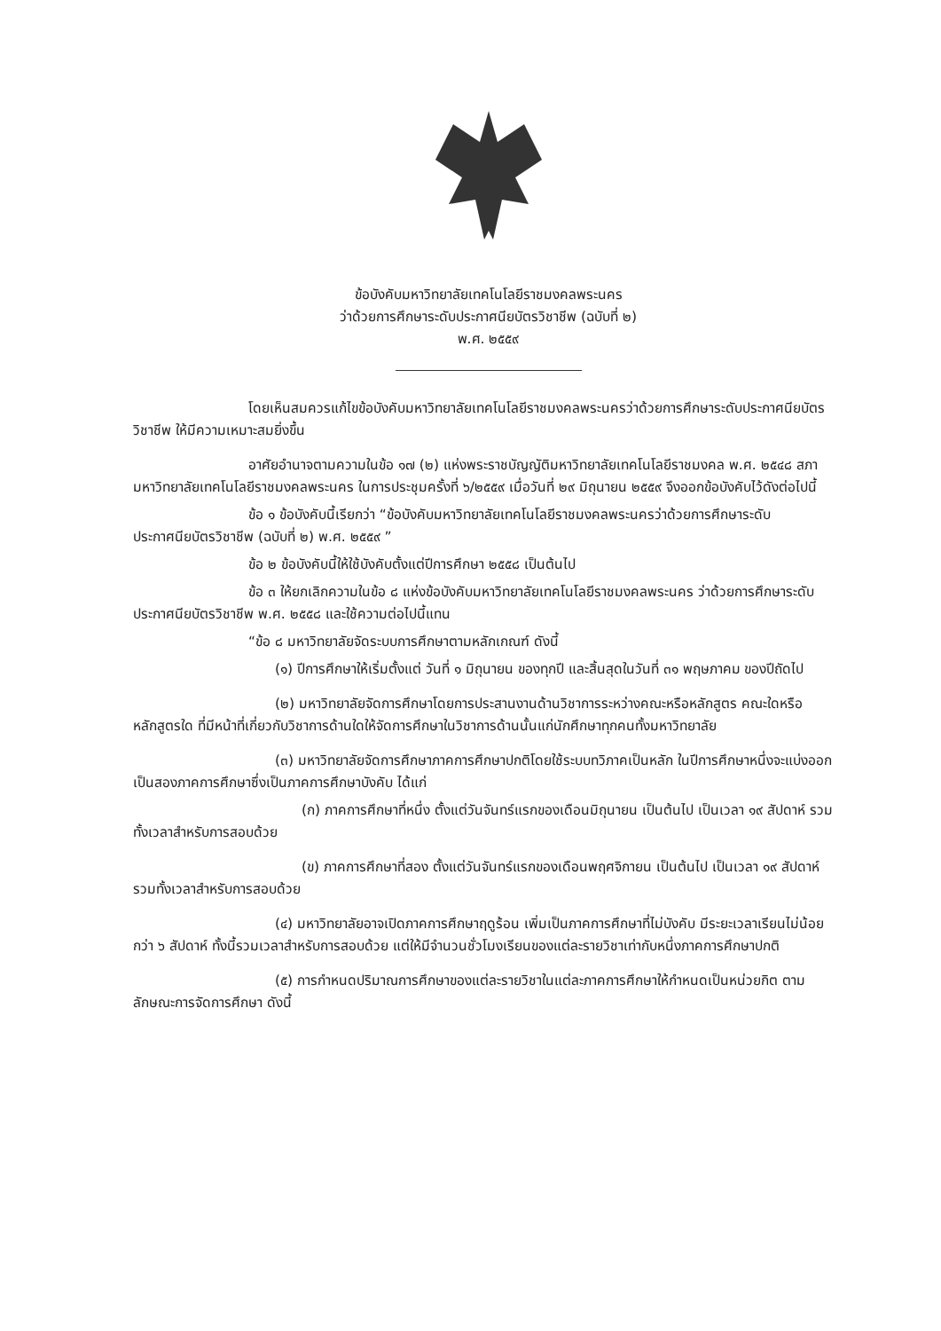ข้อบังคับมหาวิทยาลัยเทคโนโลยีราชมงคลพระนคร
ว่าด้วยการศึกษาระดับประกาศนียบัตรวิชาชีพ (ฉบับที่ ๒)
พ.ศ. ๒๕๕๙
โดยเห็นสมควรแก้ไขข้อบังคับมหาวิทยาลัยเทคโนโลยีราชมงคลพระนครว่าด้วยการศึกษาระดับประกาศนียบัตรวิชาชีพ ให้มีความเหมาะสมยิ่งขึ้น
อาศัยอำนาจตามความในข้อ ๑๗ (๒) แห่งพระราชบัญญัติมหาวิทยาลัยเทคโนโลยีราชมงคล พ.ศ. ๒๕๔๘ สภามหาวิทยาลัยเทคโนโลยีราชมงคลพระนคร ในการประชุมครั้งที่ ๖/๒๕๕๙ เมื่อวันที่ ๒๙ มิถุนายน ๒๕๕๙ จึงออกข้อบังคับไว้ดังต่อไปนี้
ข้อ ๑ ข้อบังคับนี้เรียกว่า “ข้อบังคับมหาวิทยาลัยเทคโนโลยีราชมงคลพระนครว่าด้วยการศึกษาระดับประกาศนียบัตรวิชาชีพ (ฉบับที่ ๒) พ.ศ. ๒๕๕๙ ”
ข้อ ๒ ข้อบังคับนี้ให้ใช้บังคับตั้งแต่ปีการศึกษา ๒๕๕๘ เป็นต้นไป
ข้อ ๓ ให้ยกเลิกความในข้อ ๘ แห่งข้อบังคับมหาวิทยาลัยเทคโนโลยีราชมงคลพระนคร ว่าด้วยการศึกษาระดับประกาศนียบัตรวิชาชีพ พ.ศ. ๒๕๕๘ และใช้ความต่อไปนี้แทน
“ข้อ ๘ มหาวิทยาลัยจัดระบบการศึกษาตามหลักเกณฑ์ ดังนี้
(๑) ปีการศึกษาให้เริ่มตั้งแต่ วันที่ ๑ มิถุนายน ของทุกปี และสิ้นสุดในวันที่ ๓๑ พฤษภาคม ของปีถัดไป
(๒) มหาวิทยาลัยจัดการศึกษาโดยการประสานงานด้านวิชาการระหว่างคณะหรือหลักสูตร คณะใดหรือหลักสูตรใด ที่มีหน้าที่เกี่ยวกับวิชาการด้านใดให้จัดการศึกษาในวิชาการด้านนั้นแก่นักศึกษาทุกคนทั้งมหาวิทยาลัย
(๓) มหาวิทยาลัยจัดการศึกษาภาคการศึกษาปกติโดยใช้ระบบทวิภาคเป็นหลัก ในปีการศึกษาหนึ่งจะแบ่งออกเป็นสองภาคการศึกษาซึ่งเป็นภาคการศึกษาบังคับ ได้แก่
(ก) ภาคการศึกษาที่หนึ่ง ตั้งแต่วันจันทร์แรกของเดือนมิถุนายน เป็นต้นไป เป็นเวลา ๑๙ สัปดาห์ รวมทั้งเวลาสำหรับการสอบด้วย
(ข) ภาคการศึกษาที่สอง ตั้งแต่วันจันทร์แรกของเดือนพฤศจิกายน เป็นต้นไป เป็นเวลา ๑๙ สัปดาห์ รวมทั้งเวลาสำหรับการสอบด้วย
(๔) มหาวิทยาลัยอาจเปิดภาคการศึกษาฤดูร้อน เพิ่มเป็นภาคการศึกษาที่ไม่บังคับ มีระยะเวลาเรียนไม่น้อยกว่า ๖ สัปดาห์ ทั้งนี้รวมเวลาสำหรับการสอบด้วย แต่ให้มีจำนวนชั่วโมงเรียนของแต่ละรายวิชาเท่ากับหนึ่งภาคการศึกษาปกติ
(๕) การกำหนดปริมาณการศึกษาของแต่ละรายวิชาในแต่ละภาคการศึกษาให้กำหนดเป็นหน่วยกิต ตามลักษณะการจัดการศึกษา ดังนี้